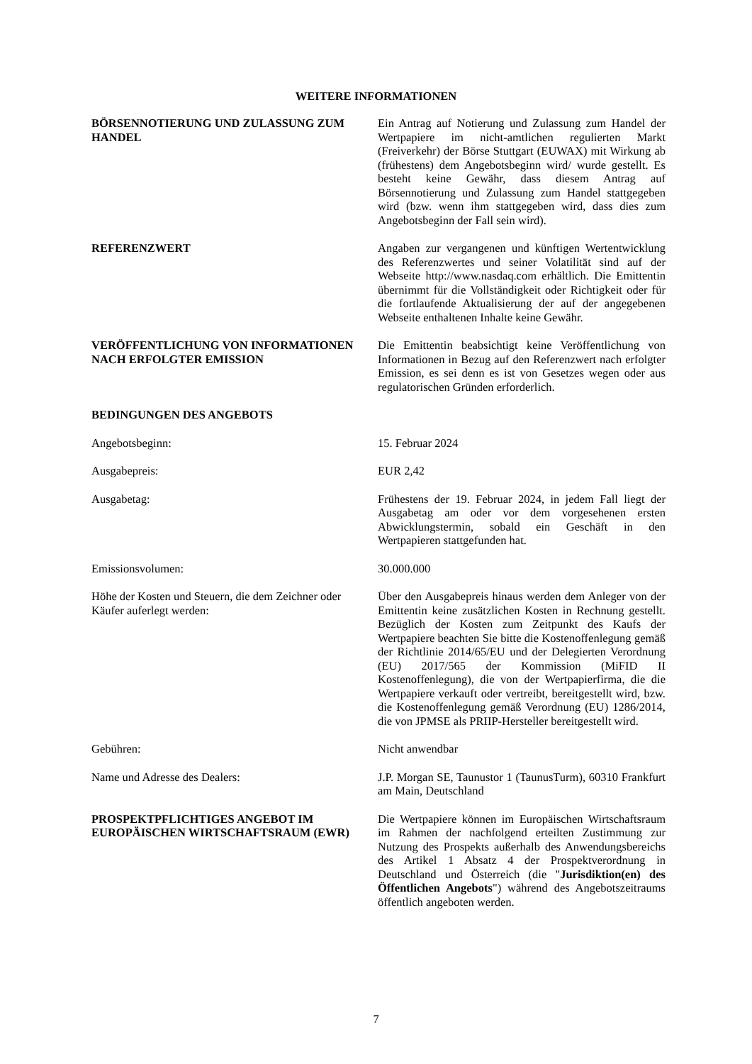WEITERE INFORMATIONEN
BÖRSENNOTIERUNG UND ZULASSUNG ZUM HANDEL Ein Antrag auf Notierung und Zulassung zum Handel der Wertpapiere im nicht-amtlichen regulierten Markt (Freiverkehr) der Börse Stuttgart (EUWAX) mit Wirkung ab (frühestens) dem Angebotsbeginn wird/ wurde gestellt. Es besteht keine Gewähr, dass diesem Antrag auf Börsennotierung und Zulassung zum Handel stattgegeben wird (bzw. wenn ihm stattgegeben wird, dass dies zum Angebotsbeginn der Fall sein wird).
REFERENZWERT Angaben zur vergangenen und künftigen Wertentwicklung des Referenzwertes und seiner Volatilität sind auf der Webseite http://www.nasdaq.com erhältlich. Die Emittentin übernimmt für die Vollständigkeit oder Richtigkeit oder für die fortlaufende Aktualisierung der auf der angegebenen Webseite enthaltenen Inhalte keine Gewähr.
VERÖFFENTLICHUNG VON INFORMATIONEN NACH ERFOLGTER EMISSION
Die Emittentin beabsichtigt keine Veröffentlichung von Informationen in Bezug auf den Referenzwert nach erfolgter Emission, es sei denn es ist von Gesetzes wegen oder aus regulatorischen Gründen erforderlich.
BEDINGUNGEN DES ANGEBOTS
Angebotsbeginn: 15. Februar 2024
Ausgabepreis: EUR 2,42
Ausgabetag: Frühestens der 19. Februar 2024, in jedem Fall liegt der Ausgabetag am oder vor dem vorgesehenen ersten Abwicklungstermin, sobald ein Geschäft in den Wertpapieren stattgefunden hat.
Emissionsvolumen: 30.000.000
Höhe der Kosten und Steuern, die dem Zeichner oder Käufer auferlegt werden:
Über den Ausgabepreis hinaus werden dem Anleger von der Emittentin keine zusätzlichen Kosten in Rechnung gestellt. Bezüglich der Kosten zum Zeitpunkt des Kaufs der Wertpapiere beachten Sie bitte die Kostenoffenlegung gemäß der Richtlinie 2014/65/EU und der Delegierten Verordnung (EU) 2017/565 der Kommission (MiFID II Kostenoffenlegung), die von der Wertpapierfirma, die die Wertpapiere verkauft oder vertreibt, bereitgestellt wird, bzw. die Kostenoffenlegung gemäß Verordnung (EU) 1286/2014, die von JPMSE als PRIIP-Hersteller bereitgestellt wird.
Gebühren: Nicht anwendbar
Name und Adresse des Dealers: J.P. Morgan SE, Taunustor 1 (TaunusTurm), 60310 Frankfurt am Main, Deutschland
PROSPEKTPFLICHTIGES ANGEBOT IM EUROPÄISCHEN WIRTSCHAFTSRAUM (EWR)
Die Wertpapiere können im Europäischen Wirtschaftsraum im Rahmen der nachfolgend erteilten Zustimmung zur Nutzung des Prospekts außerhalb des Anwendungsbereichs des Artikel 1 Absatz 4 der Prospektverordnung in Deutschland und Österreich (die "Jurisdiktion(en) des Öffentlichen Angebots") während des Angebotszeitraums öffentlich angeboten werden.
7